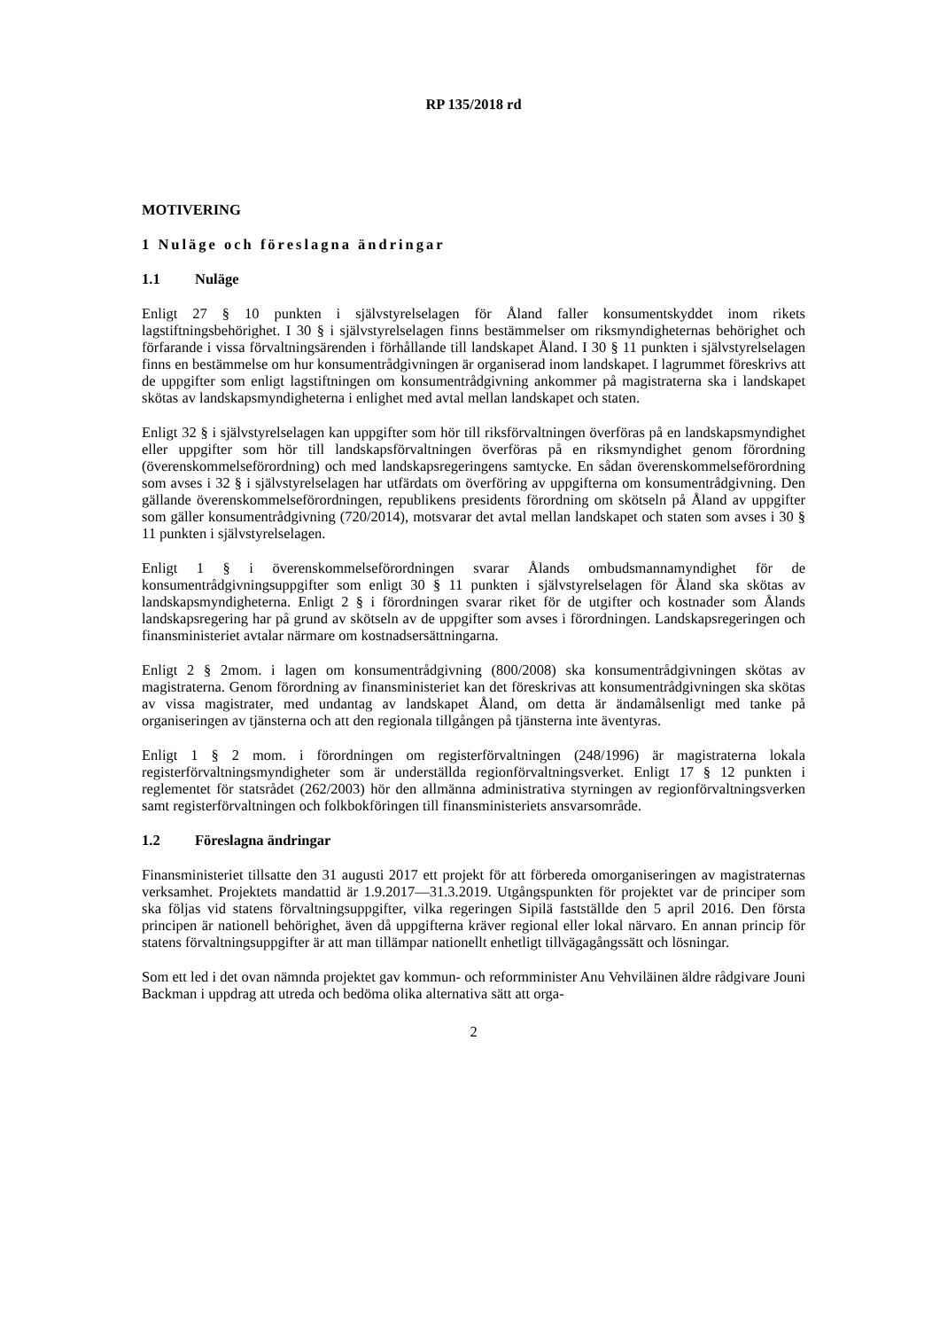RP 135/2018 rd
MOTIVERING
1 Nuläge och föreslagna ändringar
1.1 Nuläge
Enligt 27 § 10 punkten i självstyrelselagen för Åland faller konsumentskyddet inom rikets lagstiftningsbehörighet. I 30 § i självstyrelselagen finns bestämmelser om riksmyndigheternas behörighet och förfarande i vissa förvaltningsärenden i förhållande till landskapet Åland. I 30 § 11 punkten i självstyrelselagen finns en bestämmelse om hur konsumentrådgivningen är organiserad inom landskapet. I lagrummet föreskrivs att de uppgifter som enligt lagstiftningen om konsumentrådgivning ankommer på magistraterna ska i landskapet skötas av landskapsmyndigheterna i enlighet med avtal mellan landskapet och staten.
Enligt 32 § i självstyrelselagen kan uppgifter som hör till riksförvaltningen överföras på en landskapsmyndighet eller uppgifter som hör till landskapsförvaltningen överföras på en riksmyndighet genom förordning (överenskommelseförordning) och med landskapsregeringens samtycke. En sådan överenskommelseförordning som avses i 32 § i självstyrelselagen har utfärdats om överföring av uppgifterna om konsumentrådgivning. Den gällande överenskommelseförordningen, republikens presidents förordning om skötseln på Åland av uppgifter som gäller konsumentrådgivning (720/2014), motsvarar det avtal mellan landskapet och staten som avses i 30 § 11 punkten i självstyrelselagen.
Enligt 1 § i överenskommelseförordningen svarar Ålands ombudsmannamyndighet för de konsumentrådgivningsuppgifter som enligt 30 § 11 punkten i självstyrelselagen för Åland ska skötas av landskapsmyndigheterna. Enligt 2 § i förordningen svarar riket för de utgifter och kostnader som Ålands landskapsregering har på grund av skötseln av de uppgifter som avses i förordningen. Landskapsregeringen och finansministeriet avtalar närmare om kostnadsersättningarna.
Enligt 2 § 2mom. i lagen om konsumentrådgivning (800/2008) ska konsumentrådgivningen skötas av magistraterna. Genom förordning av finansministeriet kan det föreskrivas att konsumentrådgivningen ska skötas av vissa magistrater, med undantag av landskapet Åland, om detta är ändamålsenligt med tanke på organiseringen av tjänsterna och att den regionala tillgången på tjänsterna inte äventyras.
Enligt 1 § 2 mom. i förordningen om registerförvaltningen (248/1996) är magistraterna lokala registerförvaltningsmyndigheter som är underställda regionförvaltningsverket. Enligt 17 § 12 punkten i reglementet för statsrådet (262/2003) hör den allmänna administrativa styrningen av regionförvaltningsverken samt registerförvaltningen och folkbokföringen till finansministeriets ansvarsområde.
1.2 Föreslagna ändringar
Finansministeriet tillsatte den 31 augusti 2017 ett projekt för att förbereda omorganiseringen av magistraternas verksamhet. Projektets mandattid är 1.9.2017—31.3.2019. Utgångspunkten för projektet var de principer som ska följas vid statens förvaltningsuppgifter, vilka regeringen Sipilä fastställde den 5 april 2016. Den första principen är nationell behörighet, även då uppgifterna kräver regional eller lokal närvaro. En annan princip för statens förvaltningsuppgifter är att man tillämpar nationellt enhetligt tillvägagångssätt och lösningar.
Som ett led i det ovan nämnda projektet gav kommun- och reformminister Anu Vehviläinen äldre rådgivare Jouni Backman i uppdrag att utreda och bedöma olika alternativa sätt att orga-
2